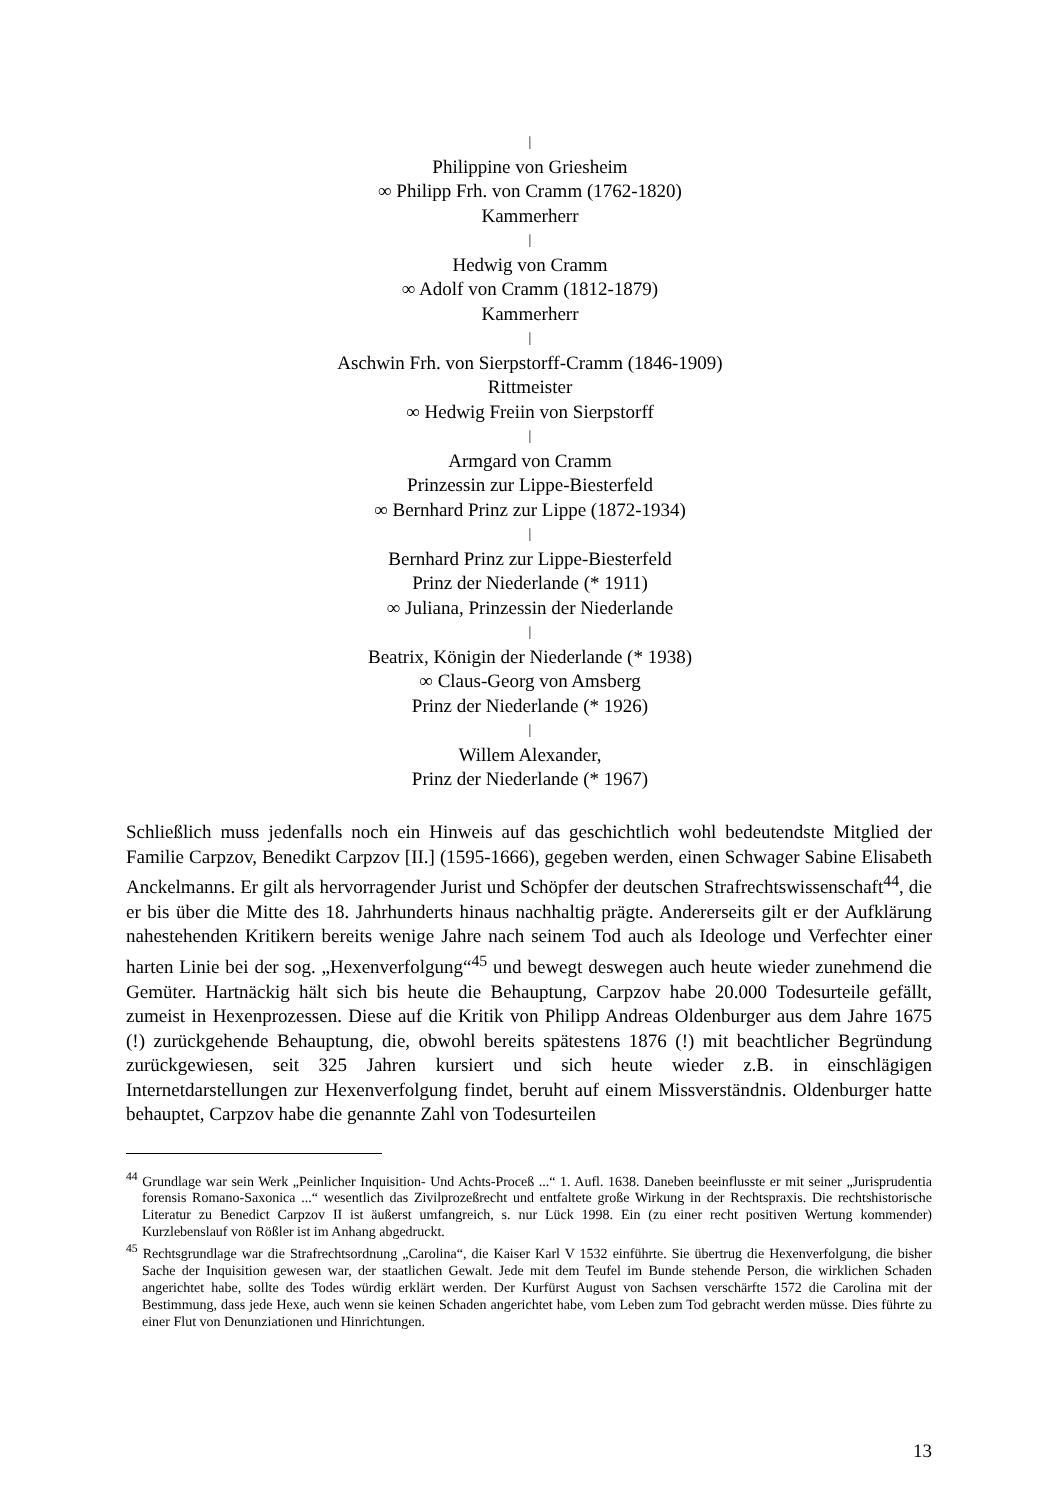|
Philippine von Griesheim
∞ Philipp Frh. von Cramm (1762-1820)
Kammerherr
|
Hedwig von Cramm
∞ Adolf von Cramm (1812-1879)
Kammerherr
|
Aschwin Frh. von Sierpstorff-Cramm (1846-1909)
Rittmeister
∞ Hedwig Freiin von Sierpstorff
|
Armgard von Cramm
Prinzessin zur Lippe-Biesterfeld
∞ Bernhard Prinz zur Lippe (1872-1934)
|
Bernhard Prinz zur Lippe-Biesterfeld
Prinz der Niederlande (* 1911)
∞ Juliana, Prinzessin der Niederlande
|
Beatrix, Königin der Niederlande (* 1938)
∞ Claus-Georg von Amsberg
Prinz der Niederlande (* 1926)
|
Willem Alexander,
Prinz der Niederlande (* 1967)
Schließlich muss jedenfalls noch ein Hinweis auf das geschichtlich wohl bedeutendste Mitglied der Familie Carpzov, Benedikt Carpzov [II.] (1595-1666), gegeben werden, einen Schwager Sabine Elisabeth Anckelmanns. Er gilt als hervorragender Jurist und Schöpfer der deutschen Strafrechtswissenschaft<sup>44</sup>, die er bis über die Mitte des 18. Jahrhunderts hinaus nachhaltig prägte. Andererseits gilt er der Aufklärung nahestehenden Kritikern bereits wenige Jahre nach seinem Tod auch als Ideologe und Verfechter einer harten Linie bei der sog. „Hexenverfolgung“<sup>45</sup> und bewegt deswegen auch heute wieder zunehmend die Gemüter. Hartnäckig hält sich bis heute die Behauptung, Carpzov habe 20.000 Todesurteile gefällt, zumeist in Hexenprozessen. Diese auf die Kritik von Philipp Andreas Oldenburger aus dem Jahre 1675 (!) zurückgehende Behauptung, die, obwohl bereits spätestens 1876 (!) mit beachtlicher Begründung zurückgewiesen, seit 325 Jahren kursiert und sich heute wieder z.B. in einschlägigen Internetdarstellungen zur Hexenverfolgung findet, beruht auf einem Missverständnis. Oldenburger hatte behauptet, Carpzov habe die genannte Zahl von Todesurteilen
<sup>44</sup> Grundlage war sein Werk „Peinlicher Inquisition- Und Achts-Proceß ...“ 1. Aufl. 1638. Daneben beeinflusste er mit seiner „Jurisprudentia forensis Romano-Saxonica ...“ wesentlich das Zivilprozeßrecht und entfaltete große Wirkung in der Rechtspraxis. Die rechtshistorische Literatur zu Benedict Carpzov II ist äußerst umfangreich, s. nur Lück 1998. Ein (zu einer recht positiven Wertung kommender) Kurzlebenslauf von Rößler ist im Anhang abgedruckt.
<sup>45</sup> Rechtsgrundlage war die Strafrechtsordnung „Carolina“, die Kaiser Karl V 1532 einführte. Sie übertrug die Hexenverfolgung, die bisher Sache der Inquisition gewesen war, der staatlichen Gewalt. Jede mit dem Teufel im Bunde stehende Person, die wirklichen Schaden angerichtet habe, sollte des Todes würdig erklärt werden. Der Kurfürst August von Sachsen verschärfte 1572 die Carolina mit der Bestimmung, dass jede Hexe, auch wenn sie keinen Schaden angerichtet habe, vom Leben zum Tod gebracht werden müsse. Dies führte zu einer Flut von Denunziationen und Hinrichtungen.
13